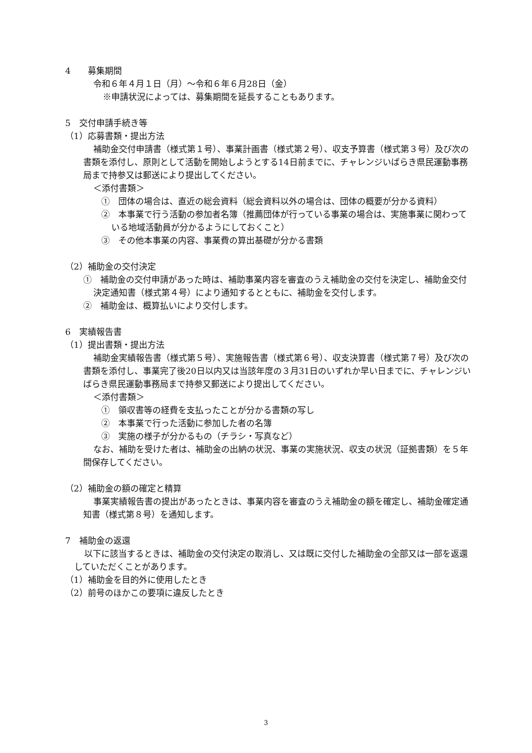4　　募集期間
令和６年４月１日（月）～令和６年６月28日（金）
※申請状況によっては、募集期間を延長することもあります。
5　交付申請手続き等
（1）応募書類・提出方法
補助金交付申請書（様式第１号）、事業計画書（様式第２号）、収支予算書（様式第３号）及び次の書類を添付し、原則として活動を開始しようとする14日前までに、チャレンジいばらき県民運動事務局まで持参又は郵送により提出してください。
＜添付書類＞
①　団体の場合は、直近の総会資料（総会資料以外の場合は、団体の概要が分かる資料）
②　本事業で行う活動の参加者名簿（推薦団体が行っている事業の場合は、実施事業に関わっている地域活動員が分かるようにしておくこと）
③　その他本事業の内容、事業費の算出基礎が分かる書類
（2）補助金の交付決定
①　補助金の交付申請があった時は、補助事業内容を審査のうえ補助金の交付を決定し、補助金交付決定通知書（様式第４号）により通知するとともに、補助金を交付します。
②　補助金は、概算払いにより交付します。
6　実績報告書
（1）提出書類・提出方法
補助金実績報告書（様式第５号）、実施報告書（様式第６号）、収支決算書（様式第７号）及び次の書類を添付し、事業完了後20日以内又は当該年度の３月31日のいずれか早い日までに、チャレンジいばらき県民運動事務局まで持参又郵送により提出してください。
＜添付書類＞
①　領収書等の経費を支払ったことが分かる書類の写し
②　本事業で行った活動に参加した者の名簿
③　実施の様子が分かるもの（チラシ・写真など）
なお、補助を受けた者は、補助金の出納の状況、事業の実施状況、収支の状況（証拠書類）を５年間保存してください。
（2）補助金の額の確定と精算
事業実績報告書の提出があったときは、事業内容を審査のうえ補助金の額を確定し、補助金確定通知書（様式第８号）を通知します。
7　補助金の返還
以下に該当するときは、補助金の交付決定の取消し、又は既に交付した補助金の全部又は一部を返還していただくことがあります。
（1）補助金を目的外に使用したとき
（2）前号のほかこの要項に違反したとき
3